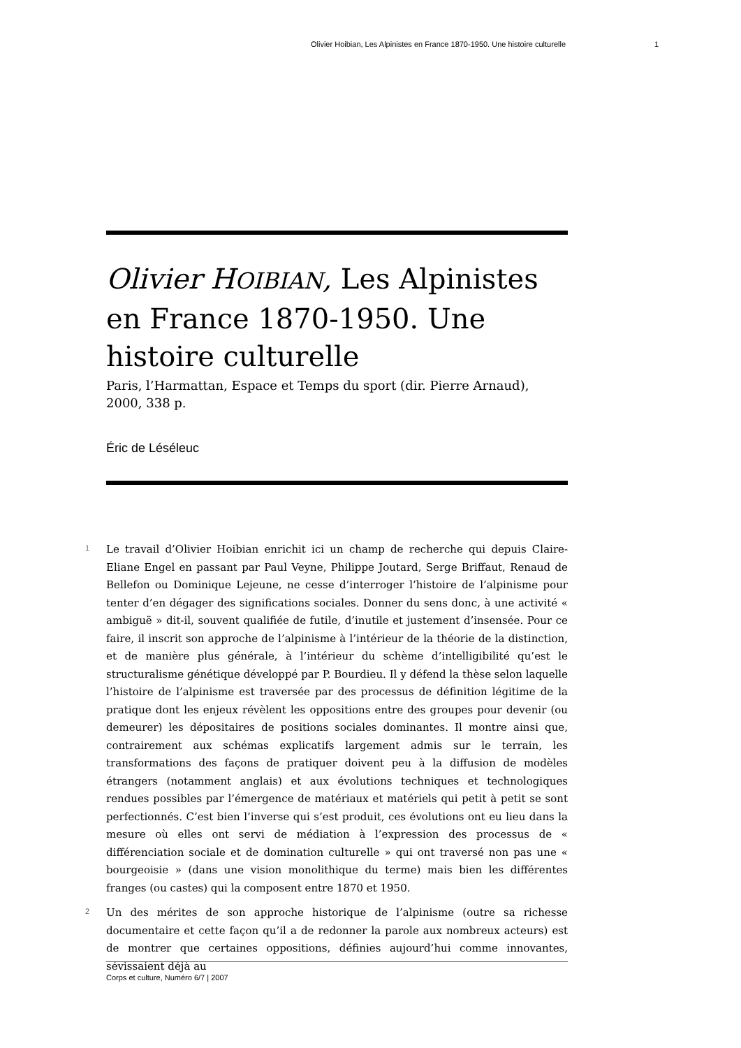Olivier Hoibian, Les Alpinistes en France 1870-1950. Une histoire culturelle 1
Olivier HOIBIAN, Les Alpinistes en France 1870-1950. Une histoire culturelle
Paris, l’Harmattan, Espace et Temps du sport (dir. Pierre Arnaud), 2000, 338 p.
Éric de Léséleuc
1 Le travail d’Olivier Hoibian enrichit ici un champ de recherche qui depuis Claire-Eliane Engel en passant par Paul Veyne, Philippe Joutard, Serge Briffaut, Renaud de Bellefon ou Dominique Lejeune, ne cesse d’interroger l’histoire de l’alpinisme pour tenter d’en dégager des significations sociales. Donner du sens donc, à une activité « ambiguë » dit-il, souvent qualifiée de futile, d’inutile et justement d’insensée. Pour ce faire, il inscrit son approche de l’alpinisme à l’intérieur de la théorie de la distinction, et de manière plus générale, à l’intérieur du schème d’intelligibilité qu’est le structuralisme génétique développé par P. Bourdieu. Il y défend la thèse selon laquelle l’histoire de l’alpinisme est traversée par des processus de définition légitime de la pratique dont les enjeux révèlent les oppositions entre des groupes pour devenir (ou demeurer) les dépositaires de positions sociales dominantes. Il montre ainsi que, contrairement aux schémas explicatifs largement admis sur le terrain, les transformations des façons de pratiquer doivent peu à la diffusion de modèles étrangers (notamment anglais) et aux évolutions techniques et technologiques rendues possibles par l’émergence de matériaux et matériels qui petit à petit se sont perfectionnés. C’est bien l’inverse qui s’est produit, ces évolutions ont eu lieu dans la mesure où elles ont servi de médiation à l’expression des processus de « différenciation sociale et de domination culturelle » qui ont traversé non pas une « bourgeoisie » (dans une vision monolithique du terme) mais bien les différentes franges (ou castes) qui la composent entre 1870 et 1950.
2 Un des mérites de son approche historique de l’alpinisme (outre sa richesse documentaire et cette façon qu’il a de redonner la parole aux nombreux acteurs) est de montrer que certaines oppositions, définies aujourd’hui comme innovantes, sévissaient déjà au
Corps et culture, Numéro 6/7 | 2007